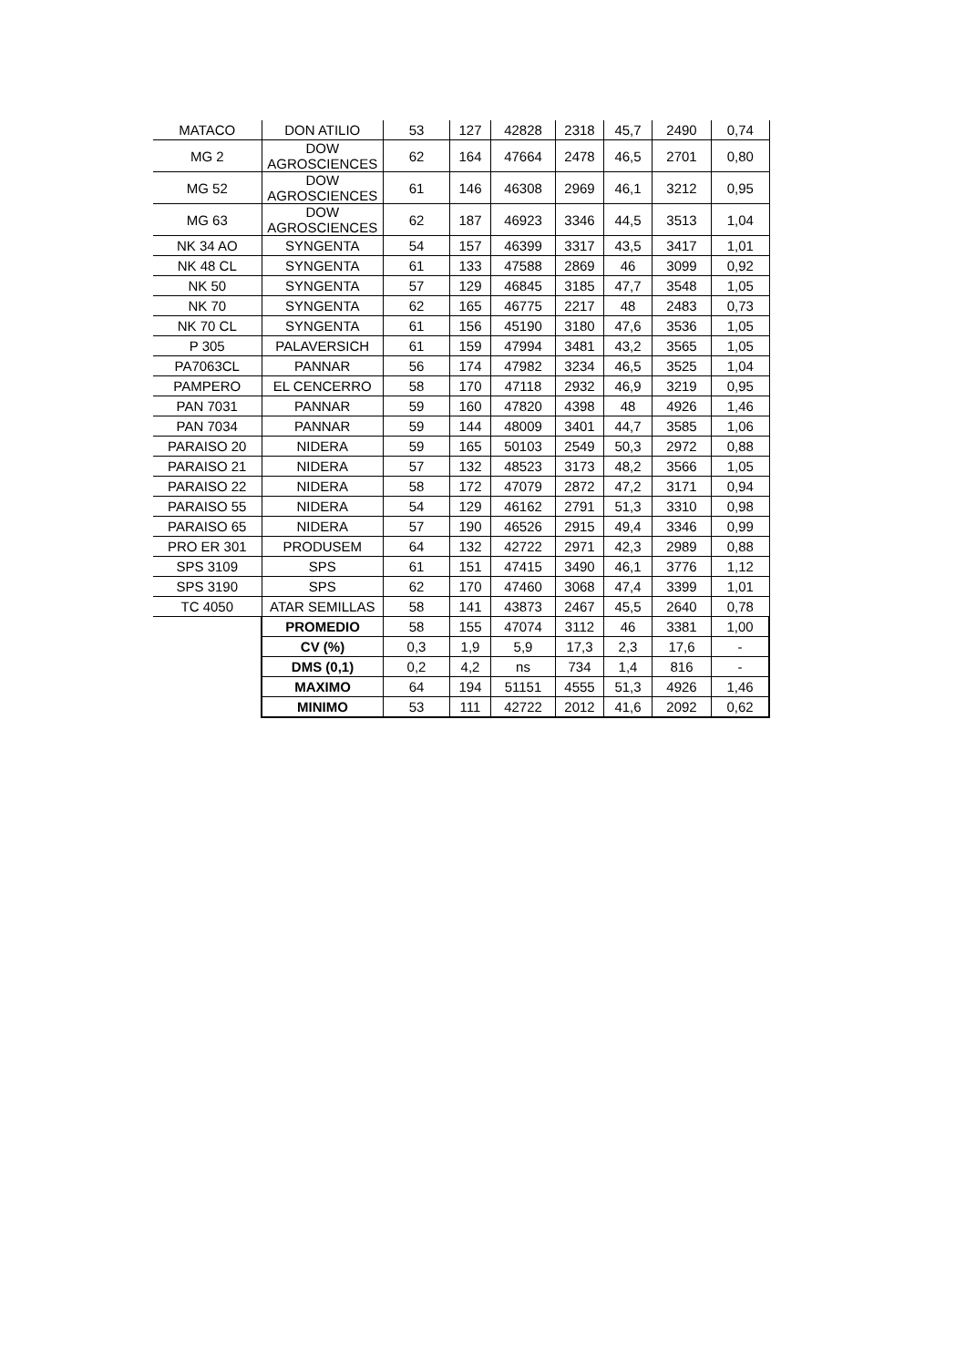| MATACO | DON ATILIO | 53 | 127 | 42828 | 2318 | 45,7 | 2490 | 0,74 |
| MG 2 | DOW AGROSCIENCES | 62 | 164 | 47664 | 2478 | 46,5 | 2701 | 0,80 |
| MG 52 | DOW AGROSCIENCES | 61 | 146 | 46308 | 2969 | 46,1 | 3212 | 0,95 |
| MG 63 | DOW AGROSCIENCES | 62 | 187 | 46923 | 3346 | 44,5 | 3513 | 1,04 |
| NK 34 AO | SYNGENTA | 54 | 157 | 46399 | 3317 | 43,5 | 3417 | 1,01 |
| NK 48 CL | SYNGENTA | 61 | 133 | 47588 | 2869 | 46 | 3099 | 0,92 |
| NK 50 | SYNGENTA | 57 | 129 | 46845 | 3185 | 47,7 | 3548 | 1,05 |
| NK 70 | SYNGENTA | 62 | 165 | 46775 | 2217 | 48 | 2483 | 0,73 |
| NK 70 CL | SYNGENTA | 61 | 156 | 45190 | 3180 | 47,6 | 3536 | 1,05 |
| P 305 | PALAVERSICH | 61 | 159 | 47994 | 3481 | 43,2 | 3565 | 1,05 |
| PA7063CL | PANNAR | 56 | 174 | 47982 | 3234 | 46,5 | 3525 | 1,04 |
| PAMPERO | EL CENCERRO | 58 | 170 | 47118 | 2932 | 46,9 | 3219 | 0,95 |
| PAN 7031 | PANNAR | 59 | 160 | 47820 | 4398 | 48 | 4926 | 1,46 |
| PAN 7034 | PANNAR | 59 | 144 | 48009 | 3401 | 44,7 | 3585 | 1,06 |
| PARAISO 20 | NIDERA | 59 | 165 | 50103 | 2549 | 50,3 | 2972 | 0,88 |
| PARAISO 21 | NIDERA | 57 | 132 | 48523 | 3173 | 48,2 | 3566 | 1,05 |
| PARAISO 22 | NIDERA | 58 | 172 | 47079 | 2872 | 47,2 | 3171 | 0,94 |
| PARAISO 55 | NIDERA | 54 | 129 | 46162 | 2791 | 51,3 | 3310 | 0,98 |
| PARAISO 65 | NIDERA | 57 | 190 | 46526 | 2915 | 49,4 | 3346 | 0,99 |
| PRO ER 301 | PRODUSEM | 64 | 132 | 42722 | 2971 | 42,3 | 2989 | 0,88 |
| SPS 3109 | SPS | 61 | 151 | 47415 | 3490 | 46,1 | 3776 | 1,12 |
| SPS 3190 | SPS | 62 | 170 | 47460 | 3068 | 47,4 | 3399 | 1,01 |
| TC 4050 | ATAR SEMILLAS | 58 | 141 | 43873 | 2467 | 45,5 | 2640 | 0,78 |
| | PROMEDIO | 58 | 155 | 47074 | 3112 | 46 | 3381 | 1,00 |
| | CV (%) | 0,3 | 1,9 | 5,9 | 17,3 | 2,3 | 17,6 | - |
| | DMS (0,1) | 0,2 | 4,2 | ns | 734 | 1,4 | 816 | - |
| | MAXIMO | 64 | 194 | 51151 | 4555 | 51,3 | 4926 | 1,46 |
| | MINIMO | 53 | 111 | 42722 | 2012 | 41,6 | 2092 | 0,62 |